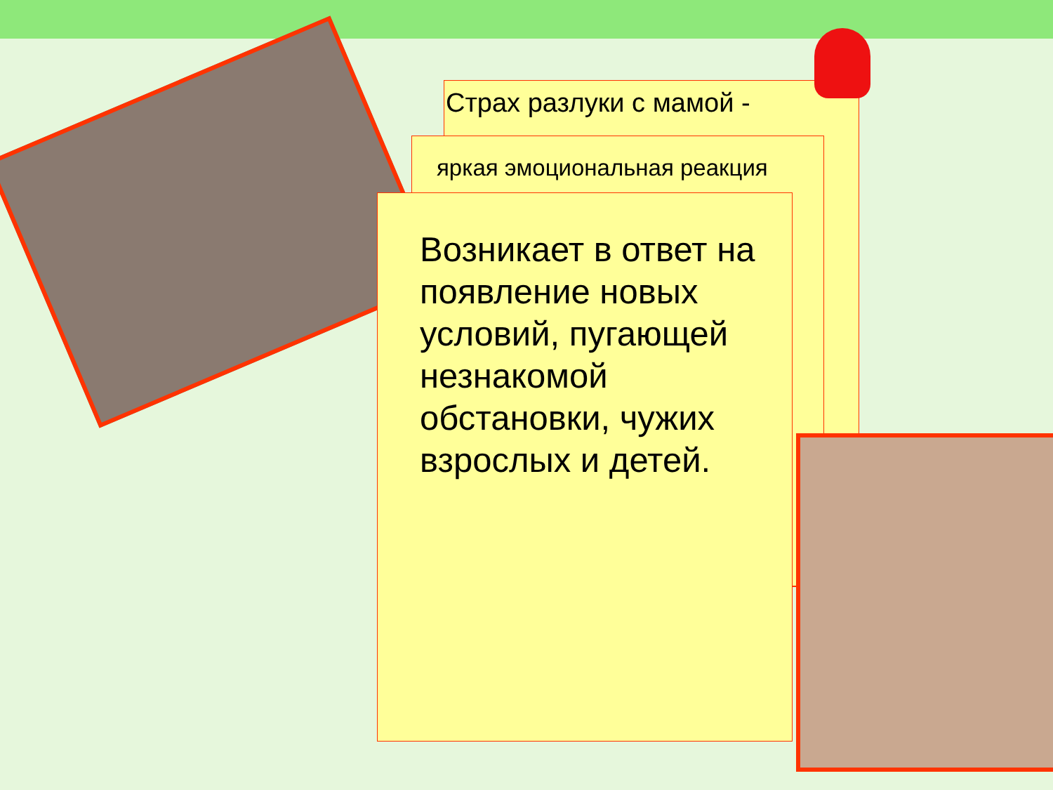Страх разлуки с мамой -
яркая эмоциональная реакция
Возникает в ответ на появление новых условий, пугающей незнакомой обстановки, чужих взрослых и детей.